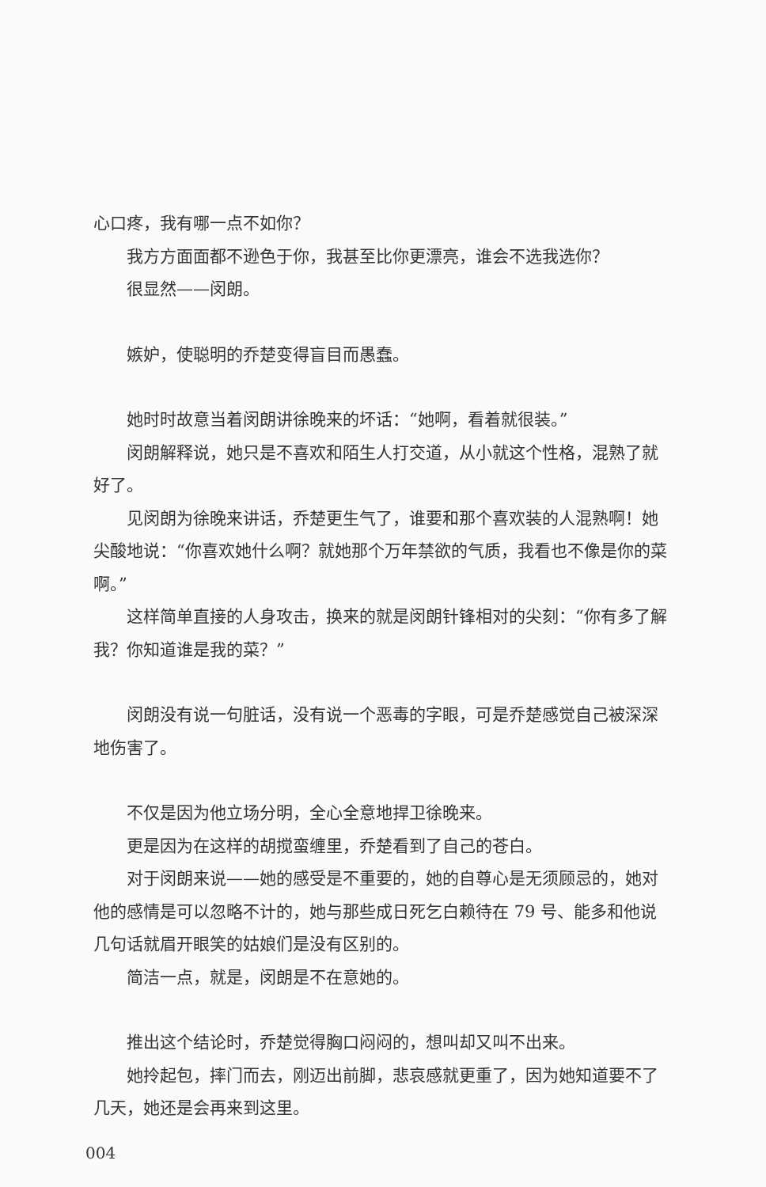心口疼，我有哪一点不如你？
我方方面面都不逊色于你，我甚至比你更漂亮，谁会不选我选你？
很显然——闵朗。
嫉妒，使聪明的乔楚变得盲目而愚蠢。
她时时故意当着闵朗讲徐晚来的坏话：“她啊，看着就很装。”
闵朗解释说，她只是不喜欢和陌生人打交道，从小就这个性格，混熟了就好了。
见闵朗为徐晚来讲话，乔楚更生气了，谁要和那个喜欢装的人混熟啊！她尖酸地说：“你喜欢她什么啊？就她那个万年禁欲的气质，我看也不像是你的菜啊。”
这样简单直接的人身攻击，换来的就是闵朗针锋相对的尖刻：“你有多了解我？你知道谁是我的菜？”
闵朗没有说一句脏话，没有说一个恶毒的字眼，可是乔楚感觉自己被深深地伤害了。
不仅是因为他立场分明，全心全意地捍卫徐晚来。
更是因为在这样的胡搅蛮缠里，乔楚看到了自己的苍白。
对于闵朗来说——她的感受是不重要的，她的自尊心是无须顾忌的，她对他的感情是可以忽略不计的，她与那些成日死乞白赖待在 79 号、能多和他说几句话就眉开眼笑的姑娘们是没有区别的。
简洁一点，就是，闵朗是不在意她的。
推出这个结论时，乔楚觉得胸口闷闷的，想叫却又叫不出来。
她拎起包，摔门而去，刚迈出前脚，悲哀感就更重了，因为她知道要不了几天，她还是会再来到这里。
004